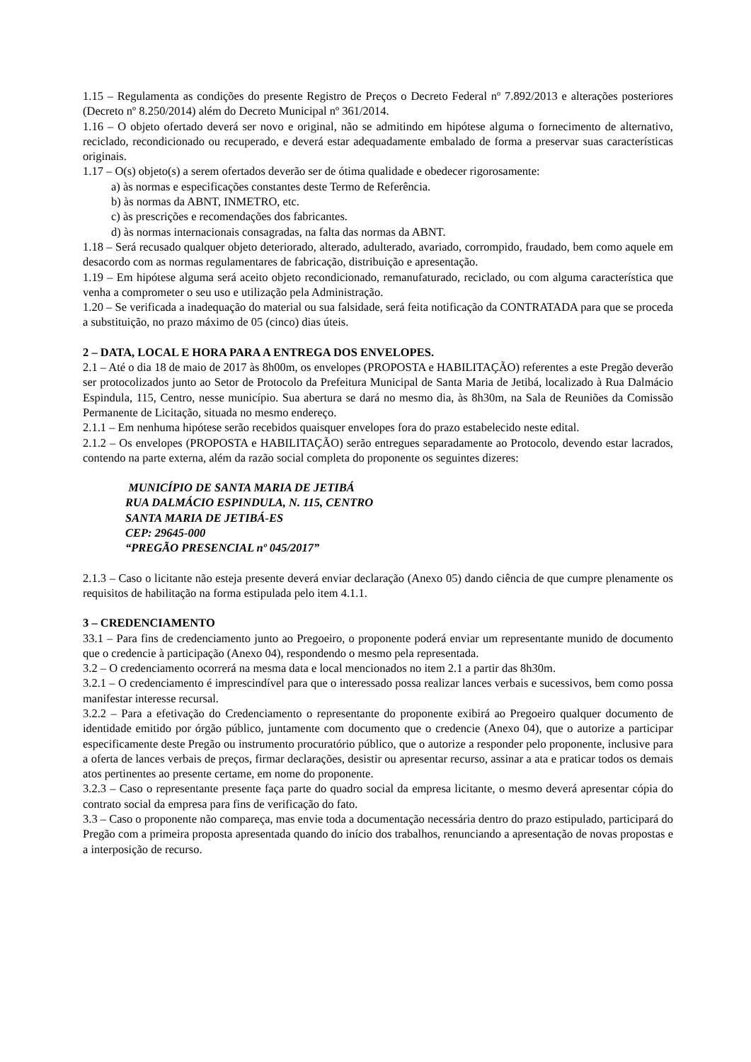1.15 – Regulamenta as condições do presente Registro de Preços o Decreto Federal nº 7.892/2013 e alterações posteriores (Decreto nº 8.250/2014) além do Decreto Municipal nº 361/2014.
1.16 – O objeto ofertado deverá ser novo e original, não se admitindo em hipótese alguma o fornecimento de alternativo, reciclado, recondicionado ou recuperado, e deverá estar adequadamente embalado de forma a preservar suas características originais.
1.17 – O(s) objeto(s) a serem ofertados deverão ser de ótima qualidade e obedecer rigorosamente:
a) às normas e especificações constantes deste Termo de Referência.
b) às normas da ABNT, INMETRO, etc.
c) às prescrições e recomendações dos fabricantes.
d) às normas internacionais consagradas, na falta das normas da ABNT.
1.18 – Será recusado qualquer objeto deteriorado, alterado, adulterado, avariado, corrompido, fraudado, bem como aquele em desacordo com as normas regulamentares de fabricação, distribuição e apresentação.
1.19 – Em hipótese alguma será aceito objeto recondicionado, remanufaturado, reciclado, ou com alguma característica que venha a comprometer o seu uso e utilização pela Administração.
1.20 – Se verificada a inadequação do material ou sua falsidade, será feita notificação da CONTRATADA para que se proceda a substituição, no prazo máximo de 05 (cinco) dias úteis.
2 – DATA, LOCAL E HORA PARA A ENTREGA DOS ENVELOPES.
2.1 – Até o dia 18 de maio de 2017 às 8h00m, os envelopes (PROPOSTA e HABILITAÇÃO) referentes a este Pregão deverão ser protocolizados junto ao Setor de Protocolo da Prefeitura Municipal de Santa Maria de Jetibá, localizado à Rua Dalmácio Espindula, 115, Centro, nesse município. Sua abertura se dará no mesmo dia, às 8h30m, na Sala de Reuniões da Comissão Permanente de Licitação, situada no mesmo endereço.
2.1.1 – Em nenhuma hipótese serão recebidos quaisquer envelopes fora do prazo estabelecido neste edital.
2.1.2 – Os envelopes (PROPOSTA e HABILITAÇÃO) serão entregues separadamente ao Protocolo, devendo estar lacrados, contendo na parte externa, além da razão social completa do proponente os seguintes dizeres:
MUNICÍPIO DE SANTA MARIA DE JETIBÁ
RUA DALMÁCIO ESPINDULA, N. 115, CENTRO
SANTA MARIA DE JETIBÁ-ES
CEP: 29645-000
“PREGÃO PRESENCIAL nº 045/2017”
2.1.3 – Caso o licitante não esteja presente deverá enviar declaração (Anexo 05) dando ciência de que cumpre plenamente os requisitos de habilitação na forma estipulada pelo item 4.1.1.
3 – CREDENCIAMENTO
33.1 – Para fins de credenciamento junto ao Pregoeiro, o proponente poderá enviar um representante munido de documento que o credencie à participação (Anexo 04), respondendo o mesmo pela representada.
3.2 – O credenciamento ocorrerá na mesma data e local mencionados no item 2.1 a partir das 8h30m.
3.2.1 – O credenciamento é imprescindível para que o interessado possa realizar lances verbais e sucessivos, bem como possa manifestar interesse recursal.
3.2.2 – Para a efetivação do Credenciamento o representante do proponente exibirá ao Pregoeiro qualquer documento de identidade emitido por órgão público, juntamente com documento que o credencie (Anexo 04), que o autorize a participar especificamente deste Pregão ou instrumento procuratório público, que o autorize a responder pelo proponente, inclusive para a oferta de lances verbais de preços, firmar declarações, desistir ou apresentar recurso, assinar a ata e praticar todos os demais atos pertinentes ao presente certame, em nome do proponente.
3.2.3 – Caso o representante presente faça parte do quadro social da empresa licitante, o mesmo deverá apresentar cópia do contrato social da empresa para fins de verificação do fato.
3.3 – Caso o proponente não compareça, mas envie toda a documentação necessária dentro do prazo estipulado, participará do Pregão com a primeira proposta apresentada quando do início dos trabalhos, renunciando a apresentação de novas propostas e a interposição de recurso.